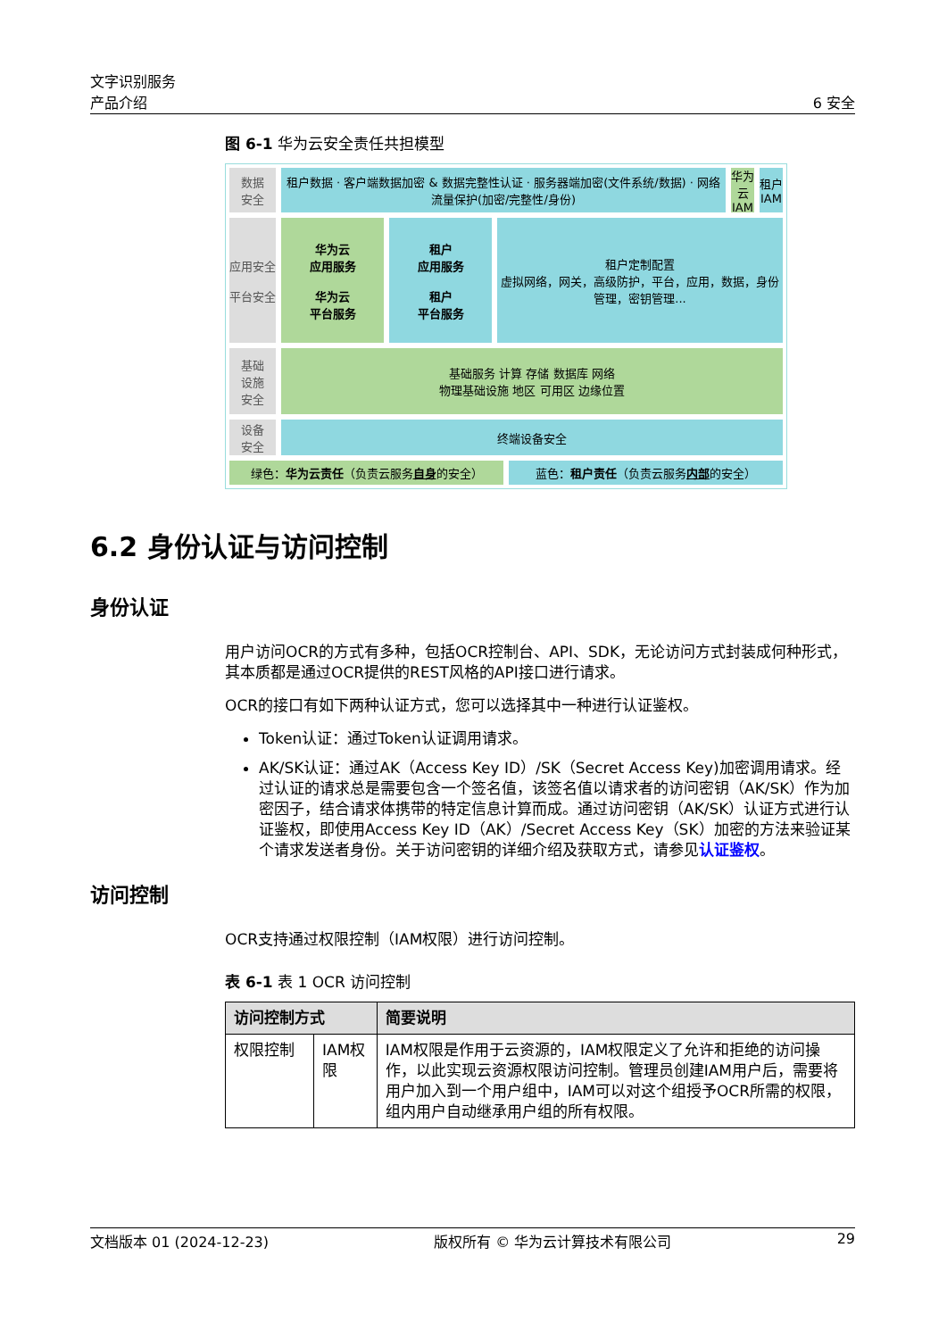文字识别服务
产品介绍
6 安全
图 6-1 华为云安全责任共担模型
数据
安全
租户数据 · 客户端数据加密 & 数据完整性认证 · 服务器端加密(文件系统/数据) · 网络流量保护(加密/完整性/身份)
华为云IAM
租户IAM
应用安全
平台安全
华为云
应用服务
华为云
平台服务
租户
应用服务
租户
平台服务
租户定制配置
虚拟网络，网关，高级防护，平台，应用，数据，身份管理，密钥管理...
基础
设施
安全
基础服务 计算 存储 数据库 网络
物理基础设施 地区 可用区 边缘位置
设备
安全
终端设备安全
绿色： 华为云责任 （负责云服务 自身 的安全）
蓝色： 租户责任 （负责云服务 内部 的安全）
6.2 身份认证与访问控制
身份认证
用户访问OCR的方式有多种，包括OCR控制台、API、SDK，无论访问方式封装成何种形式，其本质都是通过OCR提供的REST风格的API接口进行请求。
OCR的接口有如下两种认证方式，您可以选择其中一种进行认证鉴权。
Token认证：通过Token认证调用请求。
AK/SK认证：通过AK（Access Key ID）/SK（Secret Access Key)加密调用请求。经过认证的请求总是需要包含一个签名值，该签名值以请求者的访问密钥（AK/SK）作为加密因子，结合请求体携带的特定信息计算而成。通过访问密钥（AK/SK）认证方式进行认证鉴权，即使用Access Key ID（AK）/Secret Access Key（SK）加密的方法来验证某个请求发送者身份。关于访问密钥的详细介绍及获取方式，请参见认证鉴权。
访问控制
OCR支持通过权限控制（IAM权限）进行访问控制。
表 6-1 表 1 OCR 访问控制
| 访问控制方式 | | 简要说明 |
| --- | --- | --- |
| 权限控制 | IAM权限 | IAM权限是作用于云资源的，IAM权限定义了允许和拒绝的访问操作，以此实现云资源权限访问控制。管理员创建IAM用户后，需要将用户加入到一个用户组中，IAM可以对这个组授予OCR所需的权限，组内用户自动继承用户组的所有权限。 |
文档版本 01 (2024-12-23) 版权所有 © 华为云计算技术有限公司 29